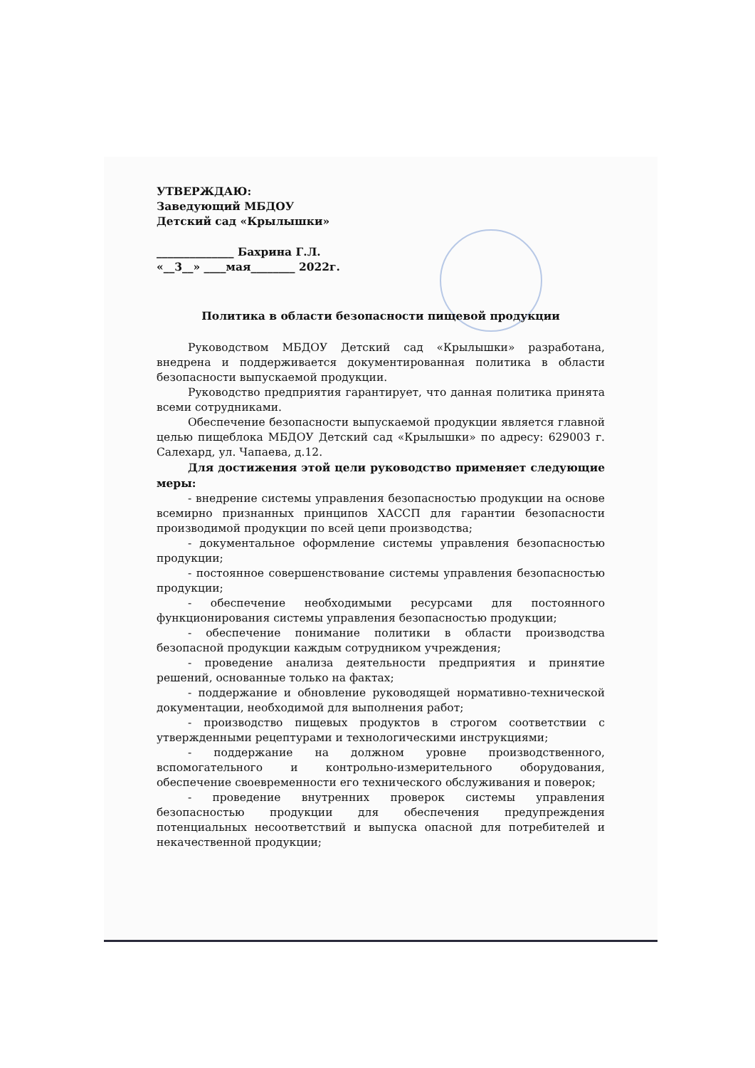УТВЕРЖДАЮ:
Заведующий МБДОУ
Детский сад «Крылышки»
______________ Бахрина Г.Л.
«__3__» ____мая________ 2022г.
Политика в области безопасности пищевой продукции
Руководством МБДОУ Детский сад «Крылышки» разработана, внедрена и поддерживается документированная политика в области безопасности выпускаемой продукции.
Руководство предприятия гарантирует, что данная политика принята всеми сотрудниками.
Обеспечение безопасности выпускаемой продукции является главной целью пищеблока МБДОУ Детский сад «Крылышки» по адресу: 629003 г. Салехард, ул. Чапаева, д.12.
Для достижения этой цели руководство применяет следующие меры:
- внедрение системы управления безопасностью продукции на основе всемирно признанных принципов ХАССП для гарантии безопасности производимой продукции по всей цепи производства;
- документальное оформление системы управления безопасностью продукции;
- постоянное совершенствование системы управления безопасностью продукции;
- обеспечение необходимыми ресурсами для постоянного функционирования системы управления безопасностью продукции;
- обеспечение понимание политики в области производства безопасной продукции каждым сотрудником учреждения;
- проведение анализа деятельности предприятия и принятие решений, основанные только на фактах;
- поддержание и обновление руководящей нормативно-технической документации, необходимой для выполнения работ;
- производство пищевых продуктов в строгом соответствии с утвержденными рецептурами и технологическими инструкциями;
- поддержание на должном уровне производственного, вспомогательного и контрольно-измерительного оборудования, обеспечение своевременности его технического обслуживания и поверок;
- проведение внутренних проверок системы управления безопасностью продукции для обеспечения предупреждения потенциальных несоответствий и выпуска опасной для потребителей и некачественной продукции;